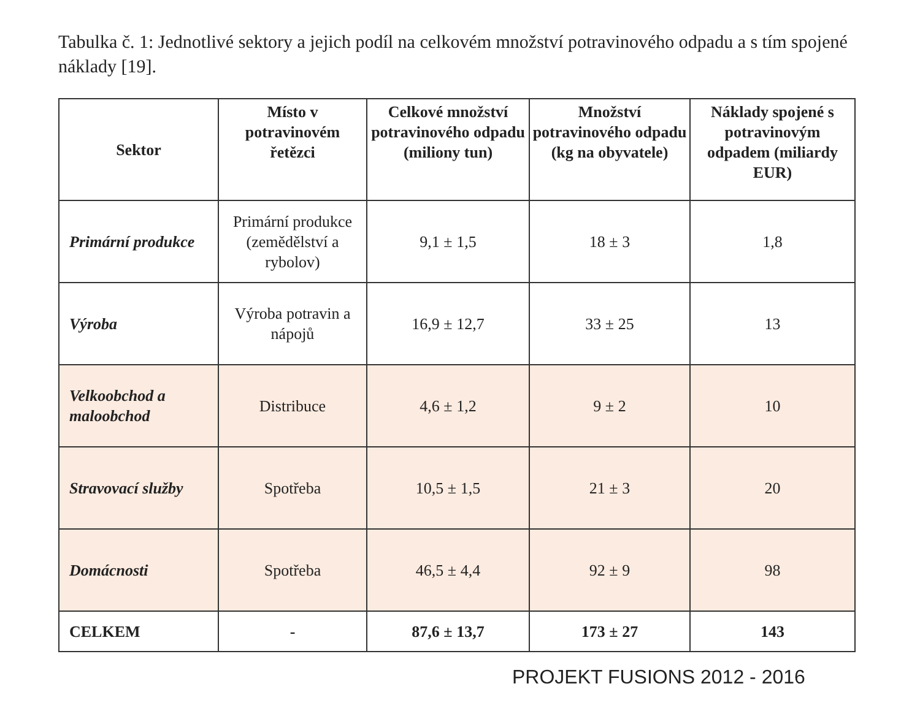Tabulka č. 1: Jednotlivé sektory a jejich podíl na celkovém množství potravinového odpadu a s tím spojené náklady [19].
| Sektor | Místo v potravinovém řetězci | Celkové množství potravinového odpadu (miliony tun) | Množství potravinového odpadu (kg na obyvatele) | Náklady spojené s potravinovým odpadem (miliardy EUR) |
| --- | --- | --- | --- | --- |
| Primární produkce | Primární produkce (zemědělství a rybolov) | 9,1 ± 1,5 | 18 ± 3 | 1,8 |
| Výroba | Výroba potravin a nápojů | 16,9 ± 12,7 | 33 ± 25 | 13 |
| Velkoobchod a maloobchod | Distribuce | 4,6 ± 1,2 | 9 ± 2 | 10 |
| Stravovací služby | Spotřeba | 10,5 ± 1,5 | 21 ± 3 | 20 |
| Domácnosti | Spotřeba | 46,5 ± 4,4 | 92 ± 9 | 98 |
| CELKEM | - | 87,6 ± 13,7 | 173 ± 27 | 143 |
PROJEKT FUSIONS 2012 - 2016